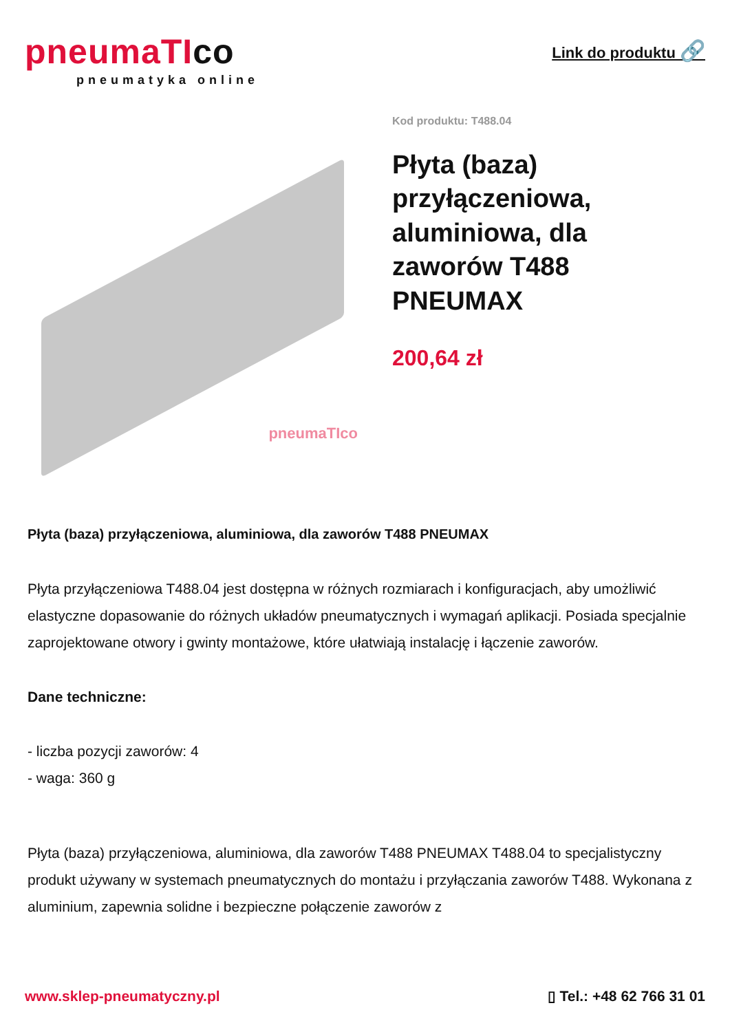pneumaTIco
pneumatyka online
Link do produktu 🔗
pneumaTIco
Kod produktu: T488.04
Płyta (baza) przyłączeniowa, aluminiowa, dla zaworów T488 PNEUMAX
200,64 zł
Płyta (baza) przyłączeniowa, aluminiowa, dla zaworów T488 PNEUMAX
Płyta przyłączeniowa T488.04 jest dostępna w różnych rozmiarach i konfiguracjach, aby umożliwić elastyczne dopasowanie do różnych układów pneumatycznych i wymagań aplikacji. Posiada specjalnie zaprojektowane otwory i gwinty montażowe, które ułatwiają instalację i łączenie zaworów.
Dane techniczne:
- liczba pozycji zaworów: 4
- waga: 360 g
Płyta (baza) przyłączeniowa, aluminiowa, dla zaworów T488 PNEUMAX T488.04 to specjalistyczny produkt używany w systemach pneumatycznych do montażu i przyłączania zaworów T488. Wykonana z aluminium, zapewnia solidne i bezpieczne połączenie zaworów z
www.sklep-pneumatyczny.pl ▯ Tel.: +48 62 766 31 01